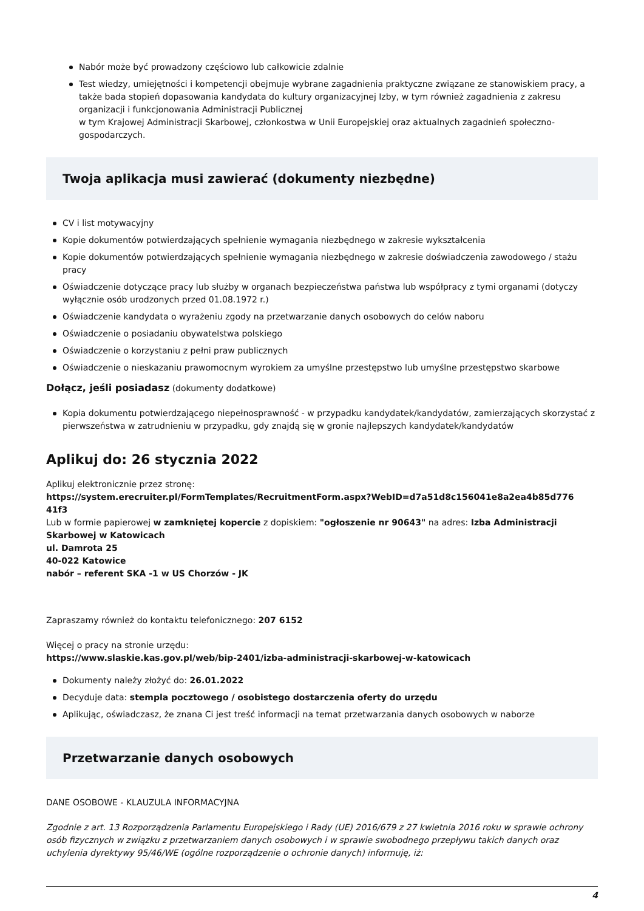Nabór może być prowadzony częściowo lub całkowicie zdalnie
Test wiedzy, umiejętności i kompetencji obejmuje wybrane zagadnienia praktyczne związane ze stanowiskiem pracy, a także bada stopień dopasowania kandydata do kultury organizacyjnej Izby, w tym również zagadnienia z zakresu organizacji i funkcjonowania Administracji Publicznej
w tym Krajowej Administracji Skarbowej, członkostwa w Unii Europejskiej oraz aktualnych zagadnień społeczno-gospodarczych.
Twoja aplikacja musi zawierać (dokumenty niezbędne)
CV i list motywacyjny
Kopie dokumentów potwierdzających spełnienie wymagania niezbędnego w zakresie wykształcenia
Kopie dokumentów potwierdzających spełnienie wymagania niezbędnego w zakresie doświadczenia zawodowego / stażu pracy
Oświadczenie dotyczące pracy lub służby w organach bezpieczeństwa państwa lub współpracy z tymi organami (dotyczy wyłącznie osób urodzonych przed 01.08.1972 r.)
Oświadczenie kandydata o wyrażeniu zgody na przetwarzanie danych osobowych do celów naboru
Oświadczenie o posiadaniu obywatelstwa polskiego
Oświadczenie o korzystaniu z pełni praw publicznych
Oświadczenie o nieskazaniu prawomocnym wyrokiem za umyślne przestępstwo lub umyślne przestępstwo skarbowe
Dołącz, jeśli posiadasz (dokumenty dodatkowe)
Kopia dokumentu potwierdzającego niepełnosprawność - w przypadku kandydatek/kandydatów, zamierzających skorzystać z pierwszeństwa w zatrudnieniu w przypadku, gdy znajdą się w gronie najlepszych kandydatek/kandydatów
Aplikuj do: 26 stycznia 2022
Aplikuj elektronicznie przez stronę:
https://system.erecruiter.pl/FormTemplates/RecruitmentForm.aspx?WebID=d7a51d8c156041e8a2ea4b85d776 41f3
Lub w formie papierowej w zamkniętej kopercie z dopiskiem: "ogłoszenie nr 90643" na adres: Izba Administracji Skarbowej w Katowicach
ul. Damrota 25
40-022 Katowice
nabór – referent SKA -1 w US Chorzów - JK
Zapraszamy również do kontaktu telefonicznego: 207 6152
Więcej o pracy na stronie urzędu:
https://www.slaskie.kas.gov.pl/web/bip-2401/izba-administracji-skarbowej-w-katowicach
Dokumenty należy złożyć do: 26.01.2022
Decyduje data: stempla pocztowego / osobistego dostarczenia oferty do urzędu
Aplikując, oświadczasz, że znana Ci jest treść informacji na temat przetwarzania danych osobowych w naborze
Przetwarzanie danych osobowych
DANE OSOBOWE - KLAUZULA INFORMACYJNA
Zgodnie z art. 13 Rozporządzenia Parlamentu Europejskiego i Rady (UE) 2016/679 z 27 kwietnia 2016 roku w sprawie ochrony osób fizycznych w związku z przetwarzaniem danych osobowych i w sprawie swobodnego przepływu takich danych oraz uchylenia dyrektywy 95/46/WE (ogólne rozporządzenie o ochronie danych) informuję, iż:
4